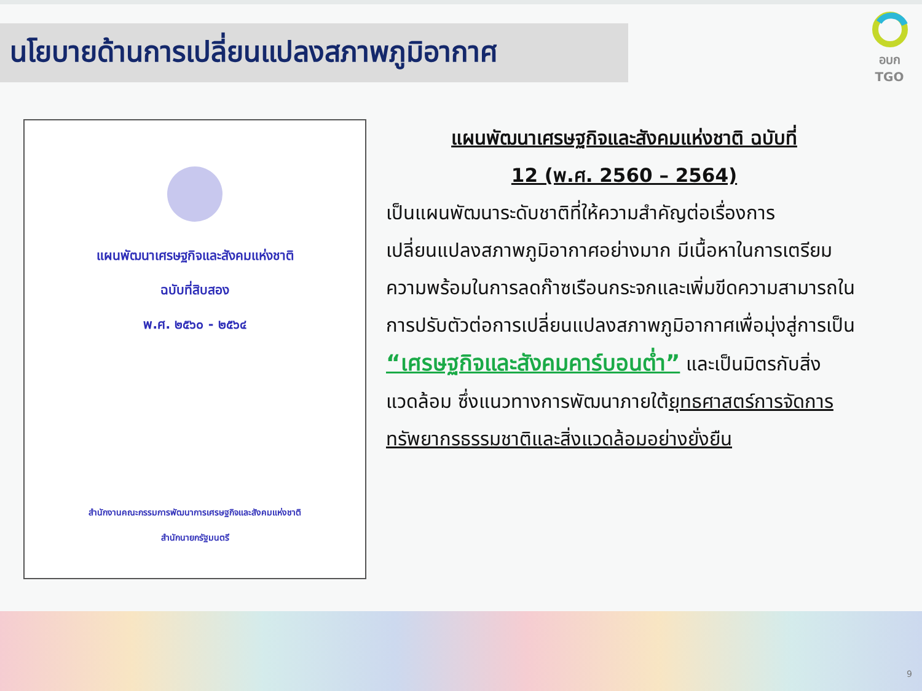นโยบายด้านการเปลี่ยนแปลงสภาพภูมิอากาศ
อบก
TGO
แผนพัฒนาเศรษฐกิจและสังคมแห่งชาติ
ฉบับที่สิบสอง
พ.ศ. ๒๕๖๐ - ๒๕๖๔
สำนักงานคณะกรรมการพัฒนาการเศรษฐกิจและสังคมแห่งชาติ
สำนักนายกรัฐมนตรี
แผนพัฒนาเศรษฐกิจและสังคมแห่งชาติ ฉบับที่
12 (พ.ศ. 2560 – 2564)
เป็นแผนพัฒนาระดับชาติที่ให้ความสำคัญต่อเรื่องการเปลี่ยนแปลงสภาพภูมิอากาศอย่างมาก มีเนื้อหาในการเตรียมความพร้อมในการลดก๊าซเรือนกระจกและเพิ่มขีดความสามารถในการปรับตัวต่อการเปลี่ยนแปลงสภาพภูมิอากาศเพื่อมุ่งสู่การเป็น “เศรษฐกิจและสังคมคาร์บอนต่ำ” และเป็นมิตรกับสิ่งแวดล้อม ซึ่งแนวทางการพัฒนาภายใต้ยุทธศาสตร์การจัดการทรัพยากรธรรมชาติและสิ่งแวดล้อมอย่างยั่งยืน
9